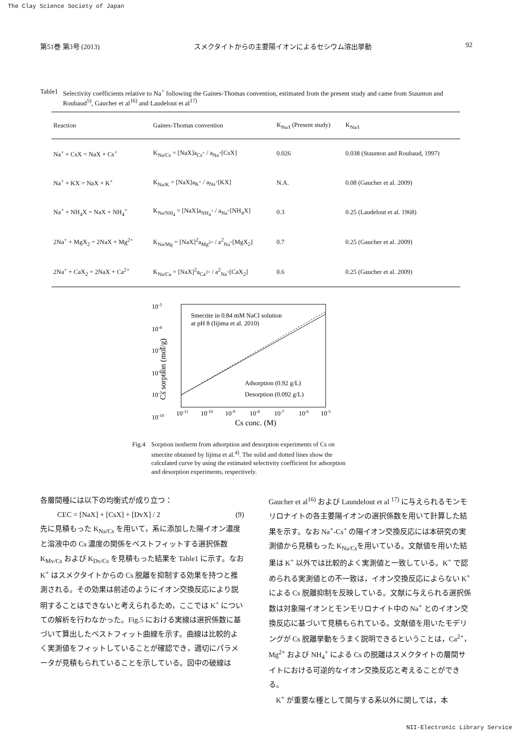The Clay Science Society of Japan
第51巻 第3号 (2013) スメクタイトからの主要陽イオンによるセシウム溶出挙動 92
Table1 Selectivity coefficients relative to Na<sup>+</sup> following the Gaines-Thomas convention, estimated from the present study and came from Staunton and Roubaud<sup>5)</sup>, Gaucher et al<sup>16)</sup> and Laudelout et al<sup>17)</sup>
| Reaction | Gaines-Thomas convention | K<sub>Na/I</sub> (Present study) | K<sub>Na/I</sub> |
| --- | --- | --- | --- |
| Na<sup>+</sup> + CsX = NaX + Cs<sup>+</sup> | K<sub>Na/Cs</sub> = [NaX]a<sub>Cs<sup>+</sup></sub> / a<sub>Na<sup>+</sup></sub>[CsX] | 0.026 | 0.038 (Staunton and Roubaud, 1997) |
| Na<sup>+</sup> + KX = NaX + K<sup>+</sup> | K<sub>Na/K</sub> = [NaX]a<sub>K<sup>+</sup></sub> / a<sub>Na<sup>+</sup></sub>[KX] | N.A. | 0.08 (Gaucher et al. 2009) |
| Na<sup>+</sup> + NH<sub>4</sub>X = NaX + NH<sub>4</sub><sup>+</sup> | K<sub>Na/NH<sub>4</sub></sub> = [NaX]a<sub>NH<sub>4</sub><sup>+</sup></sub> / a<sub>Na<sup>+</sup></sub>[NH<sub>4</sub>X] | 0.3 | 0.25 (Laudelout et al. 1968) |
| 2Na<sup>+</sup> + MgX<sub>2</sub> = 2NaX + Mg<sup>2+</sup> | K<sub>Na/Mg</sub> = [NaX]<sup>2</sup>a<sub>Mg<sup>2+</sup></sub> / a<sup>2</sup><sub>Na<sup>+</sup></sub>[MgX<sub>2</sub>] | 0.7 | 0.25 (Gaucher et al. 2009) |
| 2Na<sup>+</sup> + CaX<sub>2</sub> = 2NaX + Ca<sup>2+</sup> | K<sub>Na/Ca</sub> = [NaX]<sup>2</sup>a<sub>Ca<sup>2+</sup></sub> / a<sup>2</sup><sub>Na<sup>+</sup></sub>[CaX<sub>2</sub>] | 0.6 | 0.25 (Gaucher et al. 2009) |
10-3
10-4
10-5
10-6
10-7
10-10
Cs sorption (mol/g)
Smectite in 0.84 mM NaCl solution
at pH 8 (Iijima et al. 2010)
Adsorption (0.92 g/L)
Desorption (0.092 g/L)
10-11
10-10
10-9
10-8
10-7
10-6
10-5
Cs conc. (M)
Fig.4 Sorption isotherm from adsorption and desorption experiments of Cs on smectite obtained by Iijima et al.<sup>4)</sup>. The solid and dotted lines show the calculated curve by using the estimated selectivity coefficient for adsorption and desorption experiments, respectively.
各層間種には以下の均衡式が成り立つ：
CEC = [NaX] + [CsX] + [DvX] / 2 (9)
先に見積もった K<sub>Na/Cs</sub> を用いて，系に添加した陽イオン濃度と溶液中の Cs 濃度の関係をベストフィットする選択係数 K<sub>Mv/Cs</sub> および K<sub>Dv/Cs</sub> を見積もった結果を Table1 に示す。なお K<sup>+</sup> はスメクタイトからの Cs 脱離を抑制する効果を持つと推測される。その効果は前述のようにイオン交換反応により説明することはできないと考えられるため，ここでは K<sup>+</sup> についての解析を行わなかった。Fig.5 における実線は選択係数に基づいて算出したベストフィット曲線を示す。曲線は比較的よく実測値をフィットしていることが確認でき，適切にパラメータが見積もられていることを示している。図中の破線は
Gaucher et al<sup>16)</sup> および Laundelout et al <sup>17)</sup> に与えられるモンモリロナイトの各主要陽イオンの選択係数を用いて計算した結果を示す。なお Na<sup>+</sup>-Cs<sup>+</sup> の陽イオン交換反応には本研究の実測値から見積もった K<sub>Na/Cs</sub>を用いている。文献値を用いた結果は K<sup>+</sup> 以外では比較的よく実測値と一致している。K<sup>+</sup> で認められる実測値との不一致は，イオン交換反応によらない K<sup>+</sup> による Cs 脱離抑制を反映している。文献に与えられる選択係数は対象陽イオンとモンモリロナイト中の Na<sup>+</sup> とのイオン交換反応に基づいて見積もられている。文献値を用いたモデリングが Cs 脱離挙動をうまく説明できるということは，Ca<sup>2+</sup>，Mg<sup>2+</sup> および NH<sub>4</sub><sup>+</sup> による Cs の脱離はスメクタイトの層間サイトにおける可逆的なイオン交換反応と考えることができる。
　K<sup>+</sup> が重要な種として関与する系以外に関しては，本
NII-Electronic Library Service